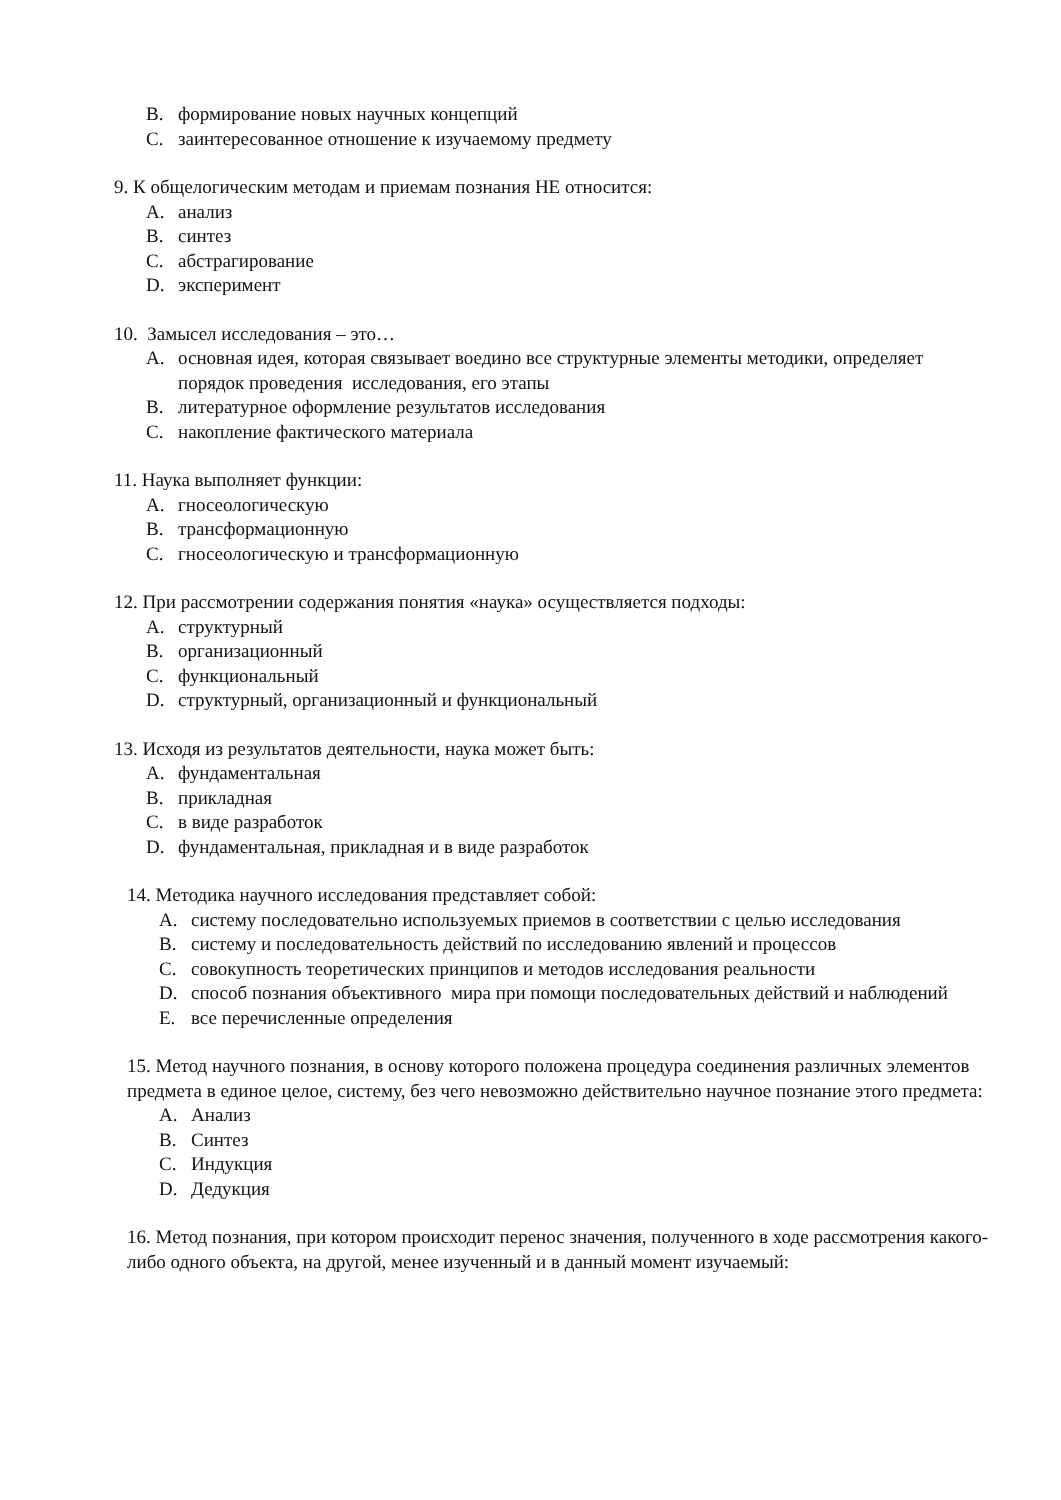B. формирование новых научных концепций
C. заинтересованное отношение к изучаемому предмету
9. К общелогическим методам и приемам познания НЕ относится:
A. анализ
B. синтез
C. абстрагирование
D. эксперимент
10. Замысел исследования – это…
A. основная идея, которая связывает воедино все структурные элементы методики, определяет порядок проведения исследования, его этапы
B. литературное оформление результатов исследования
C. накопление фактического материала
11. Наука выполняет функции:
A. гносеологическую
B. трансформационную
C. гносеологическую и трансформационную
12. При рассмотрении содержания понятия «наука» осуществляется подходы:
A. структурный
B. организационный
C. функциональный
D. структурный, организационный и функциональный
13. Исходя из результатов деятельности, наука может быть:
A. фундаментальная
B. прикладная
C. в виде разработок
D. фундаментальная, прикладная и в виде разработок
14. Методика научного исследования представляет собой:
A. систему последовательно используемых приемов в соответствии с целью исследования
B. систему и последовательность действий по исследованию явлений и процессов
C. совокупность теоретических принципов и методов исследования реальности
D. способ познания объективного мира при помощи последовательных действий и наблюдений
E. все перечисленные определения
15. Метод научного познания, в основу которого положена процедура соединения различных элементов предмета в единое целое, систему, без чего невозможно действительно научное познание этого предмета:
A. Анализ
B. Синтез
C. Индукция
D. Дедукция
16. Метод познания, при котором происходит перенос значения, полученного в ходе рассмотрения какого-либо одного объекта, на другой, менее изученный и в данный момент изучаемый: